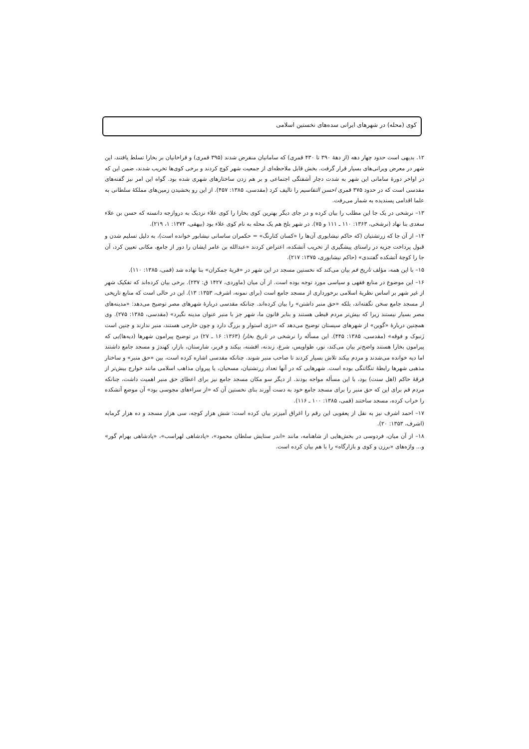کوی (محله) در شهرهای ایرانی سده‌های نخستین اسلامی
۱۲. بدیهی است حدود چهار دهه (از دهۀ ۳۹۰ تا ۴۳۰ قمری) که سامانیان منقرض شدند (۳۹۵ قمری) و قراخانیان بر بخارا تسلط یافتند، این شهر در معرض ویرانی‌های بسیار قرار گرفت. بخش قابل ملاحظه‌ای از جمعیت شهر کوچ کردند و برخی کوی‌ها تخریب شدند، ضمن این که در اواخر دورۀ سامانی این شهر به شدت دچار آشفتگی اجتماعی و بر هم زدن ساختارهای شهری شده بود. گواه این امر نیز گفته‌های مقدسی است که در حدود ۳۷۵ قمری احسن التقاسیم را تالیف کرد (مقدسی، ۱۳۸۵: ۴۵۷). از این رو بخشیدن زمین‌های مملکۀ سلطانی به علما اقدامی پسندیده به شمار می‌رفت.
۱۳– نرشخی در یک جا این مطلب را بیان کرده و در جای دیگر بهترین کوی بخارا را کوی علاء نزدیک به دروازجه دانسته که حسن بن علاء سغدی بنا نهاد (نرشخی، ۱۳۶۳: ۱۱۰ ـ ۱۱۱ و ۷۵). در شهر بلخ هم یک محله به نام کوی علاء بود (بیهقی، ۱۳۷۴: ۱، ۲۱۹).
۱۴– از آن جا که زرتشتیان (که حاکم نیشابوری آن‌ها را «کسان کنارنگ» = حکمران ساسانی نیشابور خوانده است)، به دلیل تسلیم شدن و قبول پرداخت جزیه در راستای پیشگیری از تخریب آتشکده، اعتراض کردند «عبدالله بن عامر ایشان را دور از جامع، مکانی تعیین کرد، آن جا را کوچۀ آتشکده گفتندی» (حاکم نیشابوری، ۱۳۷۵: ۲۱۷).
۱۵– با این همه، مؤلف تاریخ قم بیان می‌کند که نخستین مسجد در این شهر در «قریۀ جمکران» بنا نهاده شد (قمی، ۱۳۸۵: ۱۱۰).
۱۶– این موضوع در منابع فقهی و سیاسی مورد توجه بوده است. از آن میان (ماوردی، ۱۴۲۷ ق: ۲۳۷). برخی بیان کرده‌اند که تفکیک شهر از غیر شهر بر اساس نظریۀ اسلامی برخورداری از مسجد جامع است (برای نمونه، اشرف، ۱۳۵۳: ۱۳). این در حالی است که منابع تاریخی از مسجد جامع سخن نگفته‌اند، بلکه «حق منبر داشتن» را بیان کرده‌اند. چنانکه مقدسی دربارۀ شهرهای مصر توضیح می‌دهد: «مدینه‌های مصر بسیار نیستند زیرا که بیش‌تر مردم قبطی هستند و بنابر قانون ما، شهر جز با منبر عنوان مدینه نگیرد» (مقدسی، ۱۳۸۵: ۲۷۵). وی همچنین دربارۀ «گوین» از شهرهای سیستان توضیح می‌دهد که «دژی استوار و بزرگ دارد و چون خارجی هستند، منبر ندارند و چنین است زَنبوک و فوقه» (مقدسی، ۱۳۸۵: ۴۴۵). این مسأله را نرشخی در تاریخ بخارا (۱۳۶۳: ۱۶ ـ ۲۷) در توضیح پیرامون شهرها (دیه‌ها)یی که پیرامون بخارا هستند واضح‌تر بیان می‌کند، نور، طواویس، شرغ، زندنه، افشنه، بیکند و فربر، شارستان، بازار، کهندژ و مسجد جامع داشتند اما دیه خوانده می‌شدند و مردم بیکند تلاش بسیار کردند تا صاحب منبر شوند. چنانکه مقدسی اشاره کرده است، بین «حق منبر» و ساختار مذهبی شهرها رابطۀ تنگاتنگی بوده است. شهرهایی که در آنها تعداد زرتشتیان، مسحیان، یا پیروان مذاهب اسلامی مانند خوارج بیش‌تر از فرقۀ حاکم (اهل سنت) بود، با این مسأله مواجه بودند. از دیگر سو مکان مسجد جامع نیز برای اعطای حق منبر اهمیت داشت، چنانکه مردم قم برای این که حق منبر را برای مسجد جامع خود به دست آورند بنای نخستین آن که «از سراءهای مجوسی بود» آن موضعِ آتشکده را خراب کرده، مسجد ساختند (قمی، ۱۳۸۵: ۱۰۰ ـ ۱۱۶).
۱۷– احمد اشرف نیز به نقل از یعقوبی این رقم را اغراق آمیزتر بیان کرده است: شش هزار کوچه، سی هزار مسجد و ده هزار گرمابه (اشرف، ۱۳۵۳: ۲۰).
۱۸– از آن میان، فردوسی در بخش‌هایی از شاهنامه، مانند «اندر ستایش سلطان محمود»، «پادشاهی لهراسب»، «پادشاهی بهرام گور» و... واژه‌های «برزن و کوی و بازارگاه» را با هم بیان کرده است.